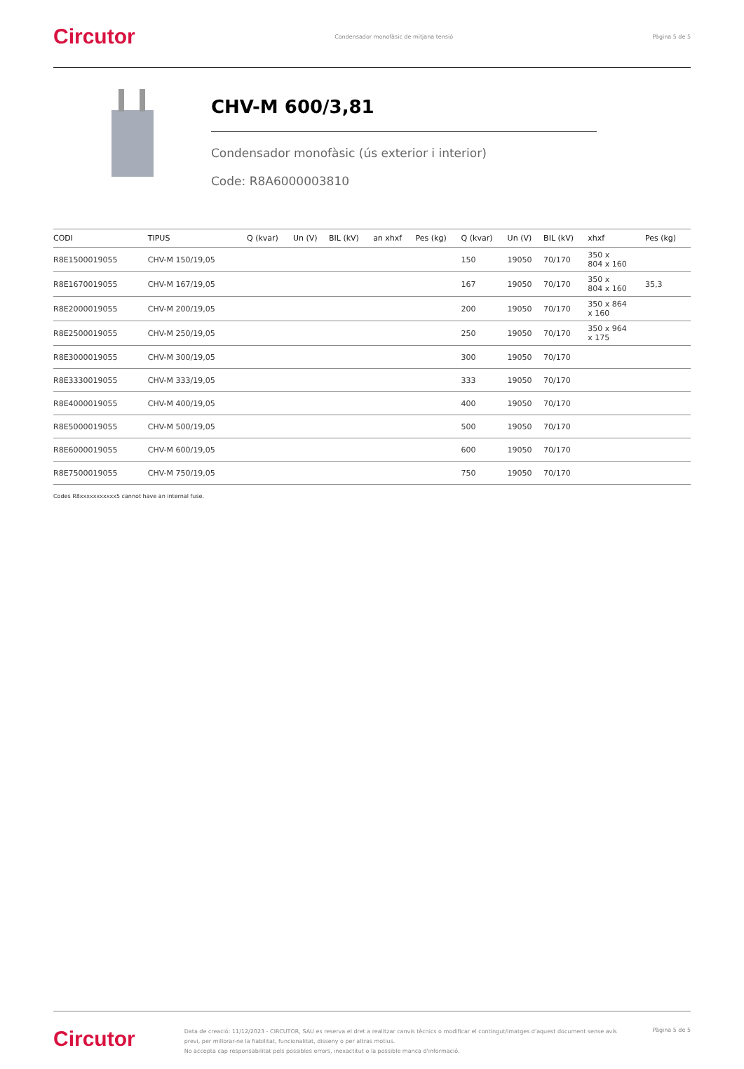Circutor
Condensador monofàsic de mitjana tensió
Pàgina 5 de 5
CHV-M 600/3,81
Condensador monofàsic (ús exterior i interior)
Code: R8A6000003810
| CODI | TIPUS | Q (kvar) | Un (V) | BIL (kV) | an xhxf | Pes (kg) | Q (kvar) | Un (V) | BIL (kV) | xhxf | | Pes (kg) |
| --- | --- | --- | --- | --- | --- | --- | --- | --- | --- | --- | --- | --- |
| R8E1500019055 | CHV-M 150/19,05 | | | | | | 150 | 19050 | 70/170 | 350 x 804 x 160 | | |
| R8E1670019055 | CHV-M 167/19,05 | | | | | | 167 | 19050 | 70/170 | 350 x 804 x 160 | | 35,3 |
| R8E2000019055 | CHV-M 200/19,05 | | | | | | 200 | 19050 | 70/170 | 350 x 864 x 160 | | |
| R8E2500019055 | CHV-M 250/19,05 | | | | | | 250 | 19050 | 70/170 | 350 x 964 x 175 | | |
| R8E3000019055 | CHV-M 300/19,05 | | | | | | 300 | 19050 | 70/170 | | | |
| R8E3330019055 | CHV-M 333/19,05 | | | | | | 333 | 19050 | 70/170 | | | |
| R8E4000019055 | CHV-M 400/19,05 | | | | | | 400 | 19050 | 70/170 | | | |
| R8E5000019055 | CHV-M 500/19,05 | | | | | | 500 | 19050 | 70/170 | | | |
| R8E6000019055 | CHV-M 600/19,05 | | | | | | 600 | 19050 | 70/170 | | | |
| R8E7500019055 | CHV-M 750/19,05 | | | | | | 750 | 19050 | 70/170 | | | |
Codes R8xxxxxxxxxxx5 cannot have an internal fuse.
Circutor
Data de creació: 11/12/2023 - CIRCUTOR, SAU es reserva el dret a realitzar canvis tècnics o modificar el contingut/imatges d'aquest document sense avís previ, per millorar-ne la fiabilitat, funcionalitat, disseny o per altras motius.
No accepta cap responsabilitat pels possibles errors, inexactitut o la possible manca d'informació.
Pàgina 5 de 5